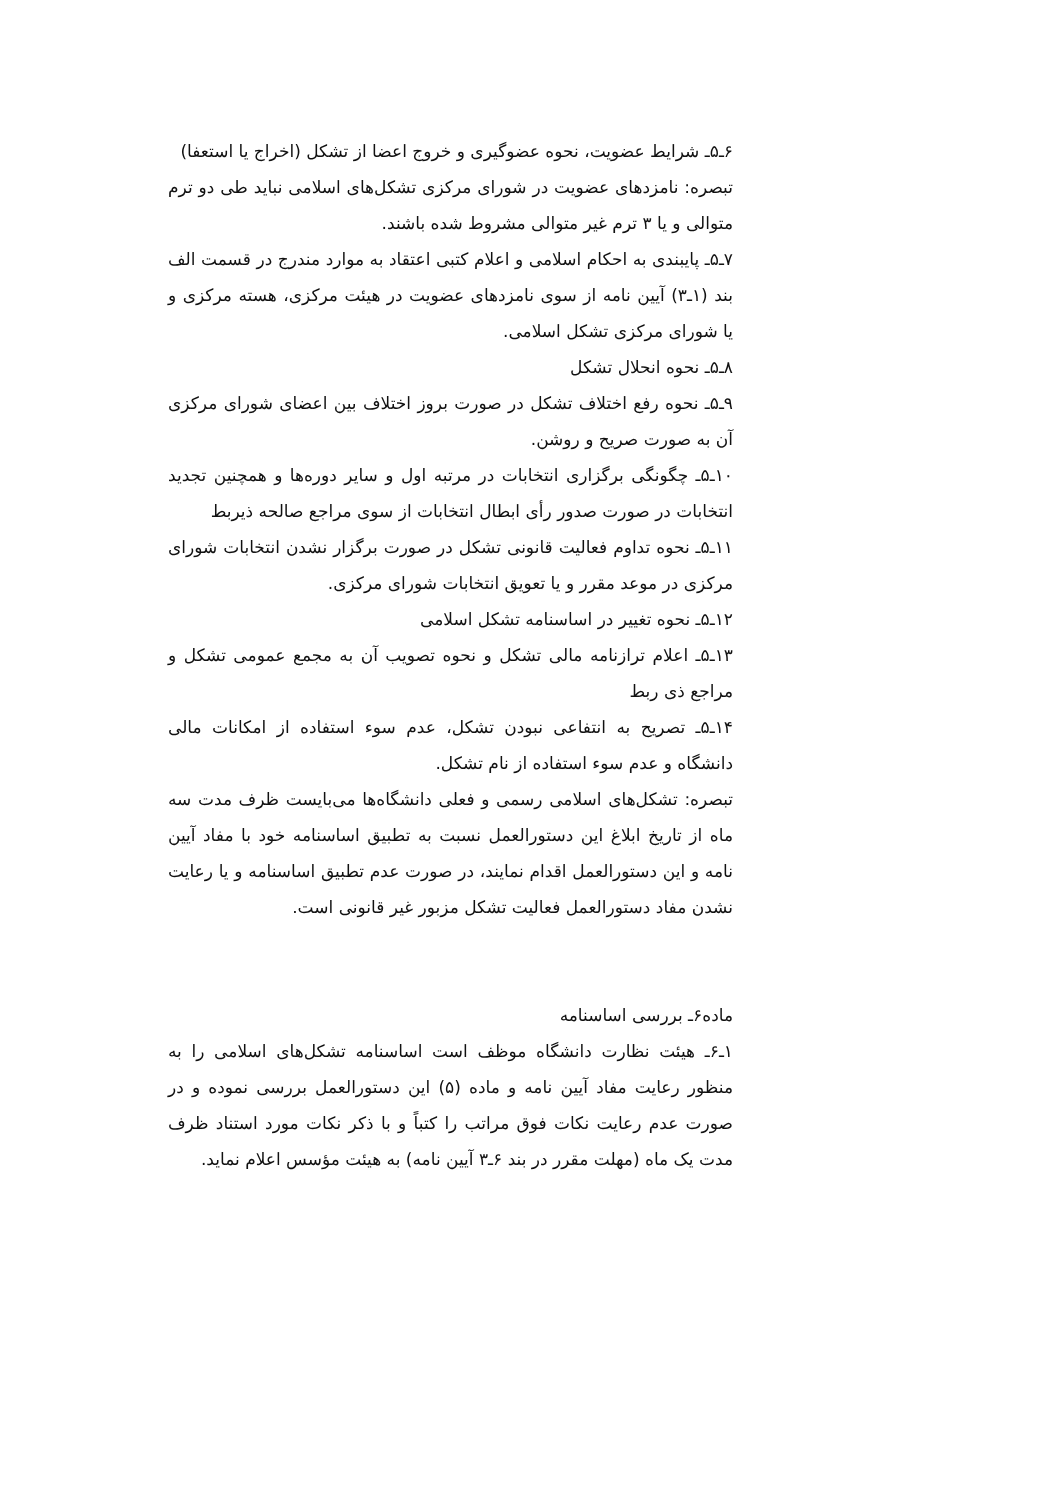۶ـ۵ـ شرایط عضویت، نحوه عضوگیری و خروج اعضا از تشکل (اخراج یا استعفا)
تبصره: نامزدهای عضویت در شورای مرکزی تشکل‌های اسلامی نباید طی دو ترم متوالی و یا ۳ ترم غیر متوالی مشروط شده باشند.
۷ـ۵ـ پایبندی به احکام اسلامی و اعلام کتبی اعتقاد به موارد مندرج در قسمت الف بند (۱ـ۳) آیین نامه از سوی نامزدهای عضویت در هیئت مرکزی، هسته مرکزی و یا شورای مرکزی تشکل اسلامی.
۸ـ۵ـ نحوه انحلال تشکل
۹ـ۵ـ نحوه رفع اختلاف تشکل در صورت بروز اختلاف بین اعضای شورای مرکزی آن به صورت صریح و روشن.
۱۰ـ۵ـ چگونگی برگزاری انتخابات در مرتبه اول و سایر دوره‌ها و همچنین تجدید انتخابات در صورت صدور رأی ابطال انتخابات از سوی مراجع صالحه ذیربط
۱۱ـ۵ـ نحوه تداوم فعالیت قانونی تشکل در صورت برگزار نشدن انتخابات شورای مرکزی در موعد مقرر و یا تعویق انتخابات شورای مرکزی.
۱۲ـ۵ـ نحوه تغییر در اساسنامه تشکل اسلامی
۱۳ـ۵ـ اعلام ترازنامه مالی تشکل و نحوه تصویب آن به مجمع عمومی تشکل و مراجع ذی ربط
۱۴ـ۵ـ تصریح به انتفاعی نبودن تشکل، عدم سوء استفاده از امکانات مالی دانشگاه و عدم سوء استفاده از نام تشکل.
تبصره: تشکل‌های اسلامی رسمی و فعلی دانشگاه‌ها می‌بایست ظرف مدت سه ماه از تاریخ ابلاغ این دستورالعمل نسبت به تطبیق اساسنامه خود با مفاد آیین نامه و این دستورالعمل اقدام نمایند، در صورت عدم تطبیق اساسنامه و یا رعایت نشدن مفاد دستورالعمل فعالیت تشکل مزبور غیر قانونی است.
ماده۶ـ بررسی اساسنامه
۱ـ۶ـ هیئت نظارت دانشگاه موظف است اساسنامه تشکل‌های اسلامی را به منظور رعایت مفاد آیین نامه و ماده (۵) این دستورالعمل بررسی نموده و در صورت عدم رعایت نکات فوق مراتب را کتباً و با ذکر نکات مورد استناد ظرف مدت یک ماه (مهلت مقرر در بند ۶ـ۳ آیین نامه) به هیئت مؤسس اعلام نماید.